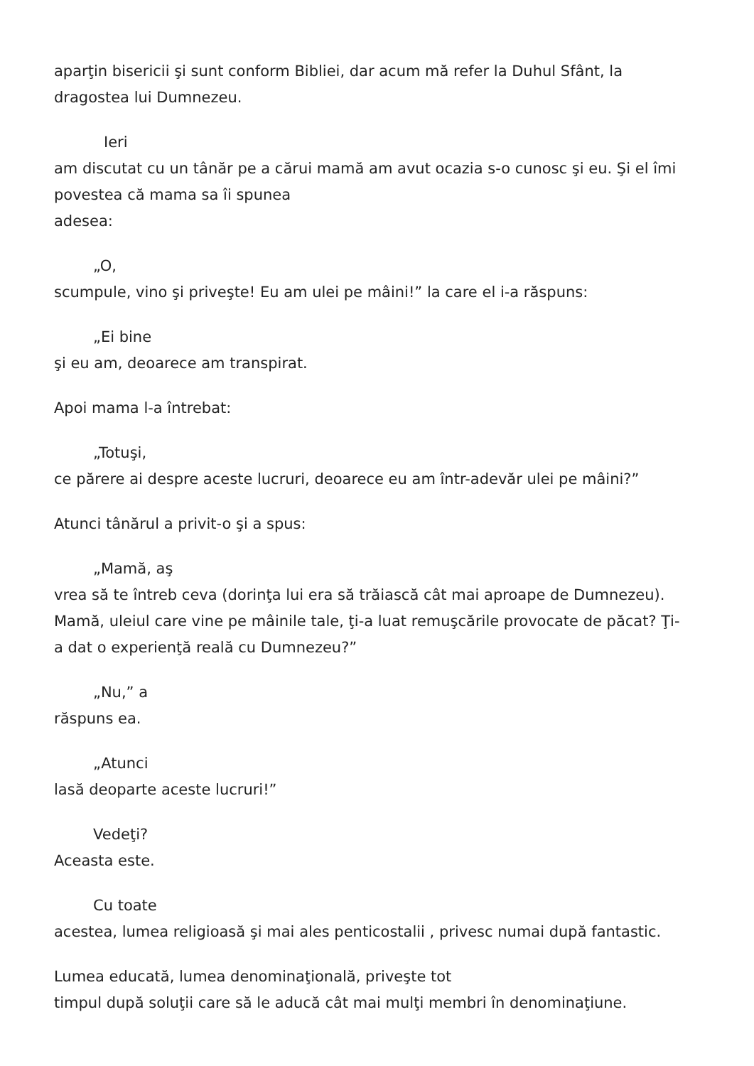aparţin bisericii şi sunt conform Bibliei, dar acum mă refer la Duhul Sfânt, la dragostea lui Dumnezeu.
Ieri
am discutat cu un tânăr pe a cărui mamă am avut ocazia s-o cunosc şi eu. Şi el îmi povestea că mama sa îi spunea
adesea:
„O,
scumpule, vino şi priveşte! Eu am ulei pe mâini!” la care el i-a răspuns:
„Ei bine
şi eu am, deoarece am transpirat.
Apoi mama l-a întrebat:
„Totuşi,
ce părere ai despre aceste lucruri, deoarece eu am într-adevăr ulei pe mâini?”
Atunci tânărul a privit-o şi a spus:
„Mamă, aş
vrea să te întreb ceva (dorinţa lui era să trăiască cât mai aproape de Dumnezeu). Mamă, uleiul care vine pe mâinile tale, ţi-a luat remuşcările provocate de păcat? Ţi-a dat o experienţă reală cu Dumnezeu?”
„Nu,” a
răspuns ea.
„Atunci
lasă deoparte aceste lucruri!”
Vedeţi?
Aceasta este.
Cu toate
acestea, lumea religioasă şi mai ales penticostalii , privesc numai după fantastic.
Lumea educată, lumea denominaţională, priveşte tot
timpul după soluţii care să le aducă cât mai mulţi membri în denominaţiune.